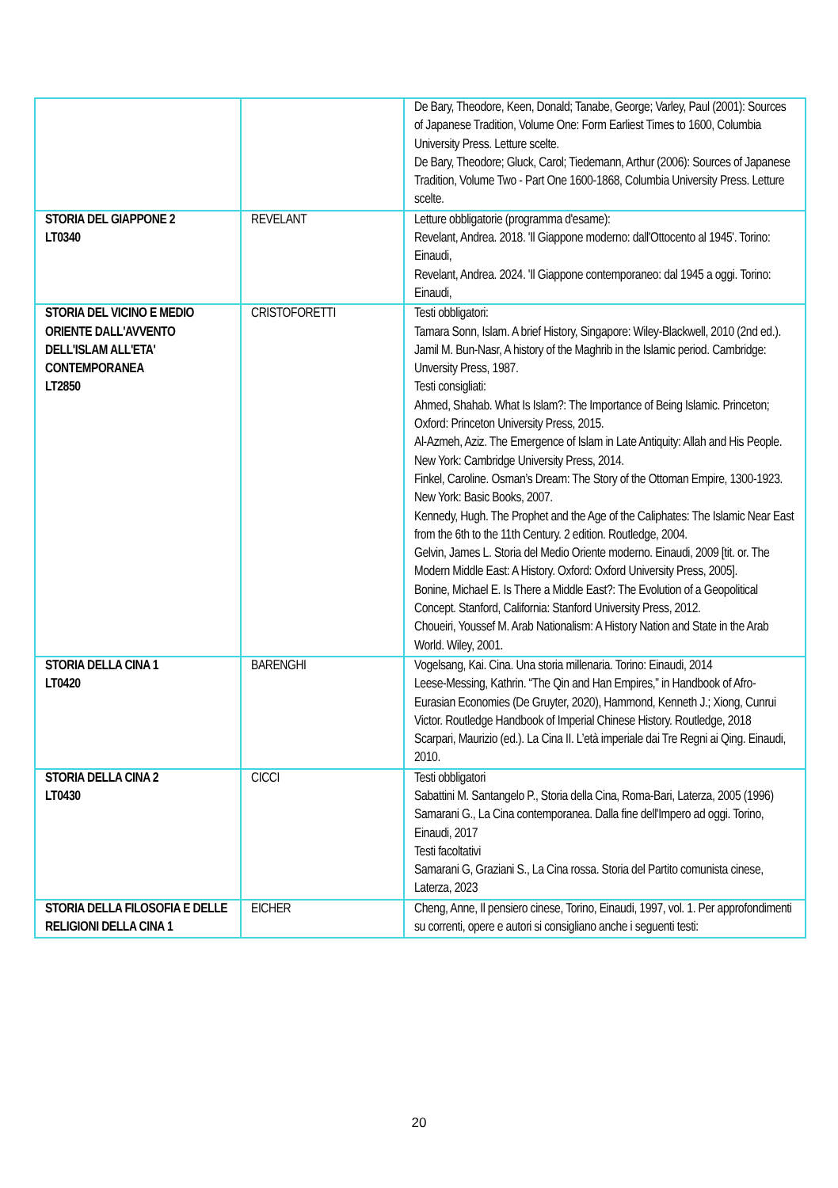| | | De Bary, Theodore, Keen, Donald; Tanabe, George; Varley, Paul (2001): Sources of Japanese Tradition, Volume One: Form Earliest Times to 1600, Columbia University Press. Letture scelte. De Bary, Theodore; Gluck, Carol; Tiedemann, Arthur (2006): Sources of Japanese Tradition, Volume Two - Part One 1600-1868, Columbia University Press. Letture scelte. |
| STORIA DEL GIAPPONE 2 LT0340 | REVELANT | Letture obbligatorie (programma d'esame): Revelant, Andrea. 2018. 'Il Giappone moderno: dall'Ottocento al 1945'. Torino: Einaudi, Revelant, Andrea. 2024. 'Il Giappone contemporaneo: dal 1945 a oggi. Torino: Einaudi, |
| STORIA DEL VICINO E MEDIO ORIENTE DALL'AVVENTO DELL'ISLAM ALL'ETA' CONTEMPORANEA LT2850 | CRISTOFORETTI | Testi obbligatori: Tamara Sonn, Islam. A brief History, Singapore: Wiley-Blackwell, 2010 (2nd ed.). Jamil M. Bun-Nasr, A history of the Maghrib in the Islamic period. Cambridge: Unversity Press, 1987. Testi consigliati: Ahmed, Shahab. What Is Islam?: The Importance of Being Islamic. Princeton; Oxford: Princeton University Press, 2015. Al-Azmeh, Aziz. The Emergence of Islam in Late Antiquity: Allah and His People. New York: Cambridge University Press, 2014. Finkel, Caroline. Osman’s Dream: The Story of the Ottoman Empire, 1300-1923. New York: Basic Books, 2007. Kennedy, Hugh. The Prophet and the Age of the Caliphates: The Islamic Near East from the 6th to the 11th Century. 2 edition. Routledge, 2004. Gelvin, James L. Storia del Medio Oriente moderno. Einaudi, 2009 [tit. or. The Modern Middle East: A History. Oxford: Oxford University Press, 2005]. Bonine, Michael E. Is There a Middle East?: The Evolution of a Geopolitical Concept. Stanford, California: Stanford University Press, 2012. Choueiri, Youssef M. Arab Nationalism: A History Nation and State in the Arab World. Wiley, 2001. |
| STORIA DELLA CINA 1 LT0420 | BARENGHI | Vogelsang, Kai. Cina. Una storia millenaria. Torino: Einaudi, 2014 Leese-Messing, Kathrin. “The Qin and Han Empires,” in Handbook of Afro-Eurasian Economies (De Gruyter, 2020), Hammond, Kenneth J.; Xiong, Cunrui Victor. Routledge Handbook of Imperial Chinese History. Routledge, 2018 Scarpari, Maurizio (ed.). La Cina II. L’età imperiale dai Tre Regni ai Qing. Einaudi, 2010. |
| STORIA DELLA CINA 2 LT0430 | CICCI | Testi obbligatori Sabattini M. Santangelo P., Storia della Cina, Roma-Bari, Laterza, 2005 (1996) Samarani G., La Cina contemporanea. Dalla fine dell'Impero ad oggi. Torino, Einaudi, 2017 Testi facoltativi Samarani G, Graziani S., La Cina rossa. Storia del Partito comunista cinese, Laterza, 2023 |
| STORIA DELLA FILOSOFIA E DELLE RELIGIONI DELLA CINA 1 | EICHER | Cheng, Anne, Il pensiero cinese, Torino, Einaudi, 1997, vol. 1. Per approfondimenti su correnti, opere e autori si consigliano anche i seguenti testi: |
20